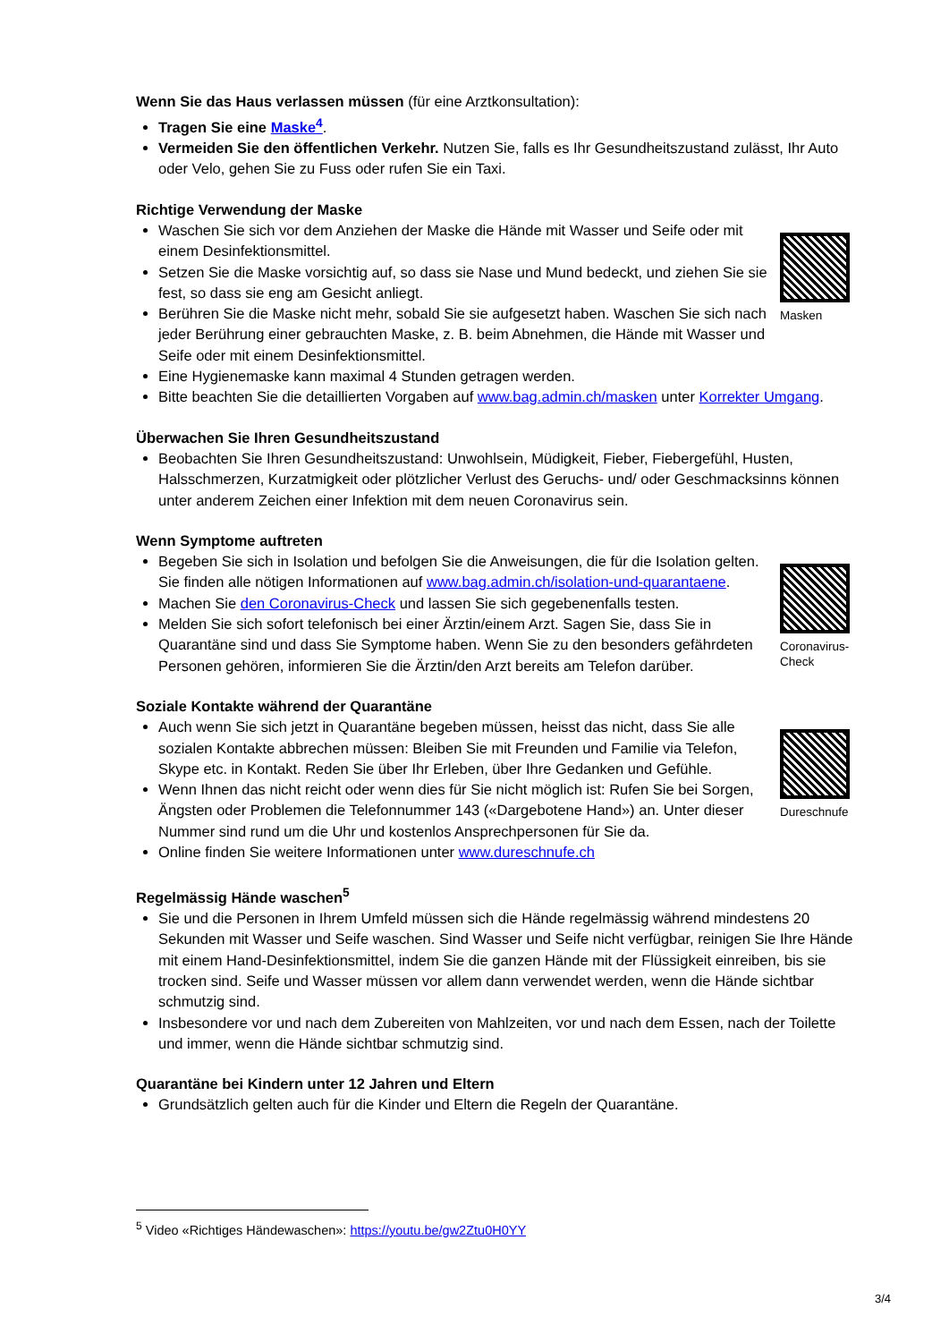Wenn Sie das Haus verlassen müssen (für eine Arztkonsultation):
Tragen Sie eine Maske<sup>4</sup>.
Vermeiden Sie den öffentlichen Verkehr. Nutzen Sie, falls es Ihr Gesundheitszustand zulässt, Ihr Auto oder Velo, gehen Sie zu Fuss oder rufen Sie ein Taxi.
Richtige Verwendung der Maske
Waschen Sie sich vor dem Anziehen der Maske die Hände mit Wasser und Seife oder mit einem Desinfektionsmittel.
Setzen Sie die Maske vorsichtig auf, so dass sie Nase und Mund bedeckt, und ziehen Sie sie fest, so dass sie eng am Gesicht anliegt.
Berühren Sie die Maske nicht mehr, sobald Sie sie aufgesetzt haben. Waschen Sie sich nach jeder Berührung einer gebrauchten Maske, z. B. beim Abnehmen, die Hände mit Wasser und Seife oder mit einem Desinfektionsmittel.
Masken
Eine Hygienemaske kann maximal 4 Stunden getragen werden.
Bitte beachten Sie die detaillierten Vorgaben auf www.bag.admin.ch/masken unter Korrekter Umgang.
Überwachen Sie Ihren Gesundheitszustand
Beobachten Sie Ihren Gesundheitszustand: Unwohlsein, Müdigkeit, Fieber, Fiebergefühl, Husten, Halsschmerzen, Kurzatmigkeit oder plötzlicher Verlust des Geruchs- und/ oder Geschmacksinns können unter anderem Zeichen einer Infektion mit dem neuen Coronavirus sein.
Wenn Symptome auftreten
Begeben Sie sich in Isolation und befolgen Sie die Anweisungen, die für die Isolation gelten. Sie finden alle nötigen Informationen auf www.bag.admin.ch/isolation-und-quarantaene.
Machen Sie den Coronavirus-Check und lassen Sie sich gegebenenfalls testen.
Melden Sie sich sofort telefonisch bei einer Ärztin/einem Arzt. Sagen Sie, dass Sie in Quarantäne sind und dass Sie Symptome haben. Wenn Sie zu den besonders gefährdeten Personen gehören, informieren Sie die Ärztin/den Arzt bereits am Telefon darüber.
Coronavirus-Check
Soziale Kontakte während der Quarantäne
Auch wenn Sie sich jetzt in Quarantäne begeben müssen, heisst das nicht, dass Sie alle sozialen Kontakte abbrechen müssen: Bleiben Sie mit Freunden und Familie via Telefon, Skype etc. in Kontakt. Reden Sie über Ihr Erleben, über Ihre Gedanken und Gefühle.
Wenn Ihnen das nicht reicht oder wenn dies für Sie nicht möglich ist: Rufen Sie bei Sorgen, Ängsten oder Problemen die Telefonnummer 143 («Dargebotene Hand») an. Unter dieser Nummer sind rund um die Uhr und kostenlos Ansprechpersonen für Sie da.
Online finden Sie weitere Informationen unter www.dureschnufe.ch
Dureschnufe
Regelmässig Hände waschen<sup>5</sup>
Sie und die Personen in Ihrem Umfeld müssen sich die Hände regelmässig während mindestens 20 Sekunden mit Wasser und Seife waschen. Sind Wasser und Seife nicht verfügbar, reinigen Sie Ihre Hände mit einem Hand-Desinfektionsmittel, indem Sie die ganzen Hände mit der Flüssigkeit einreiben, bis sie trocken sind. Seife und Wasser müssen vor allem dann verwendet werden, wenn die Hände sichtbar schmutzig sind.
Insbesondere vor und nach dem Zubereiten von Mahlzeiten, vor und nach dem Essen, nach der Toilette und immer, wenn die Hände sichtbar schmutzig sind.
Quarantäne bei Kindern unter 12 Jahren und Eltern
Grundsätzlich gelten auch für die Kinder und Eltern die Regeln der Quarantäne.
<sup>5</sup> Video «Richtiges Händewaschen»: https://youtu.be/gw2Ztu0H0YY
3/4